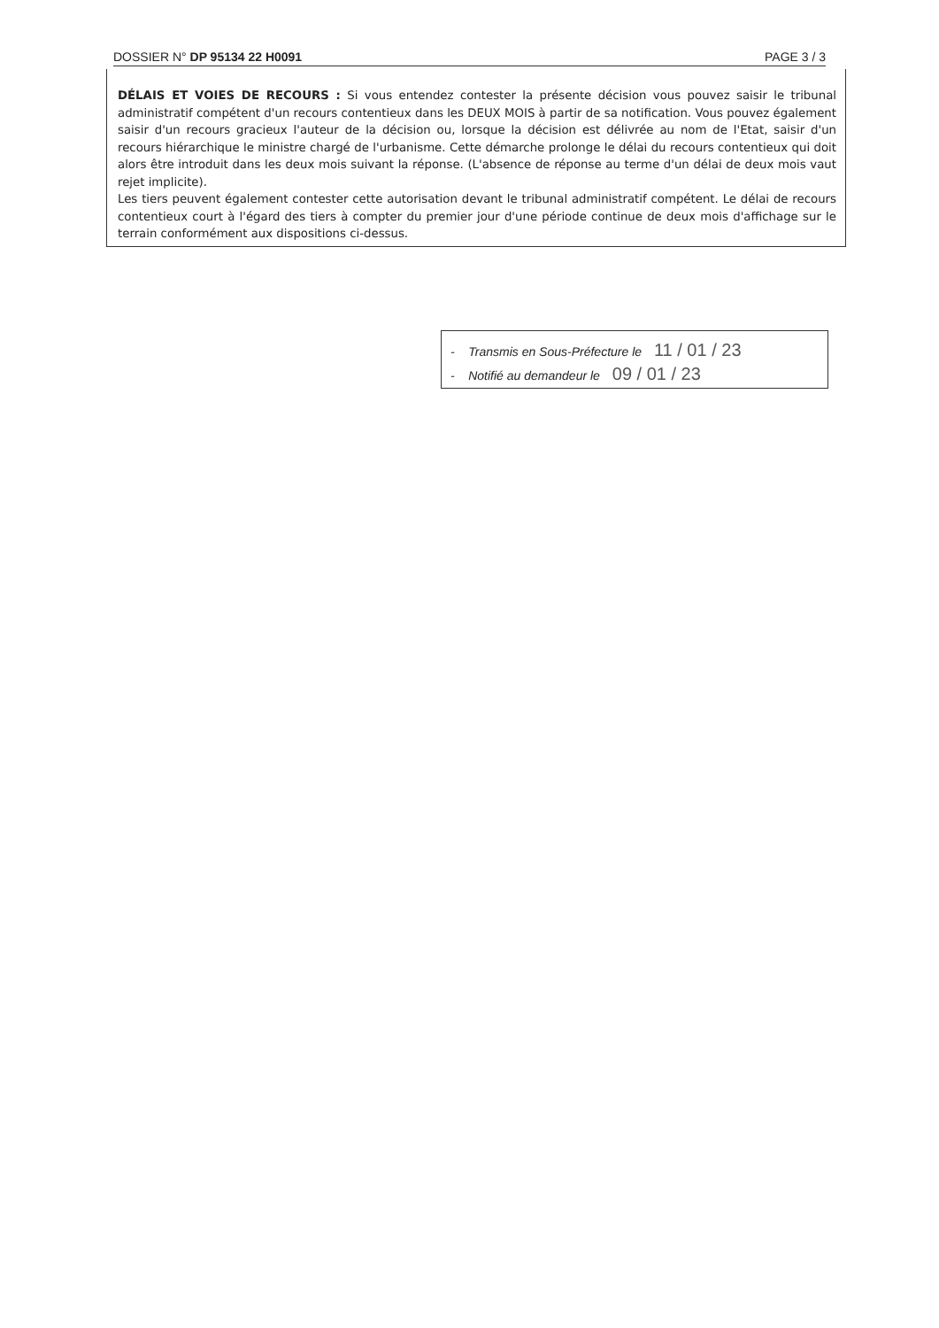DOSSIER N° DP 95134 22 H0091 PAGE 3 / 3
DÉLAIS ET VOIES DE RECOURS : Si vous entendez contester la présente décision vous pouvez saisir le tribunal administratif compétent d'un recours contentieux dans les DEUX MOIS à partir de sa notification. Vous pouvez également saisir d'un recours gracieux l'auteur de la décision ou, lorsque la décision est délivrée au nom de l'Etat, saisir d'un recours hiérarchique le ministre chargé de l'urbanisme. Cette démarche prolonge le délai du recours contentieux qui doit alors être introduit dans les deux mois suivant la réponse. (L'absence de réponse au terme d'un délai de deux mois vaut rejet implicite).
Les tiers peuvent également contester cette autorisation devant le tribunal administratif compétent. Le délai de recours contentieux court à l'égard des tiers à compter du premier jour d'une période continue de deux mois d'affichage sur le terrain conformément aux dispositions ci-dessus.
- Transmis en Sous-Préfecture le 11 / 01 / 23
- Notifié au demandeur le 09 / 01 / 23